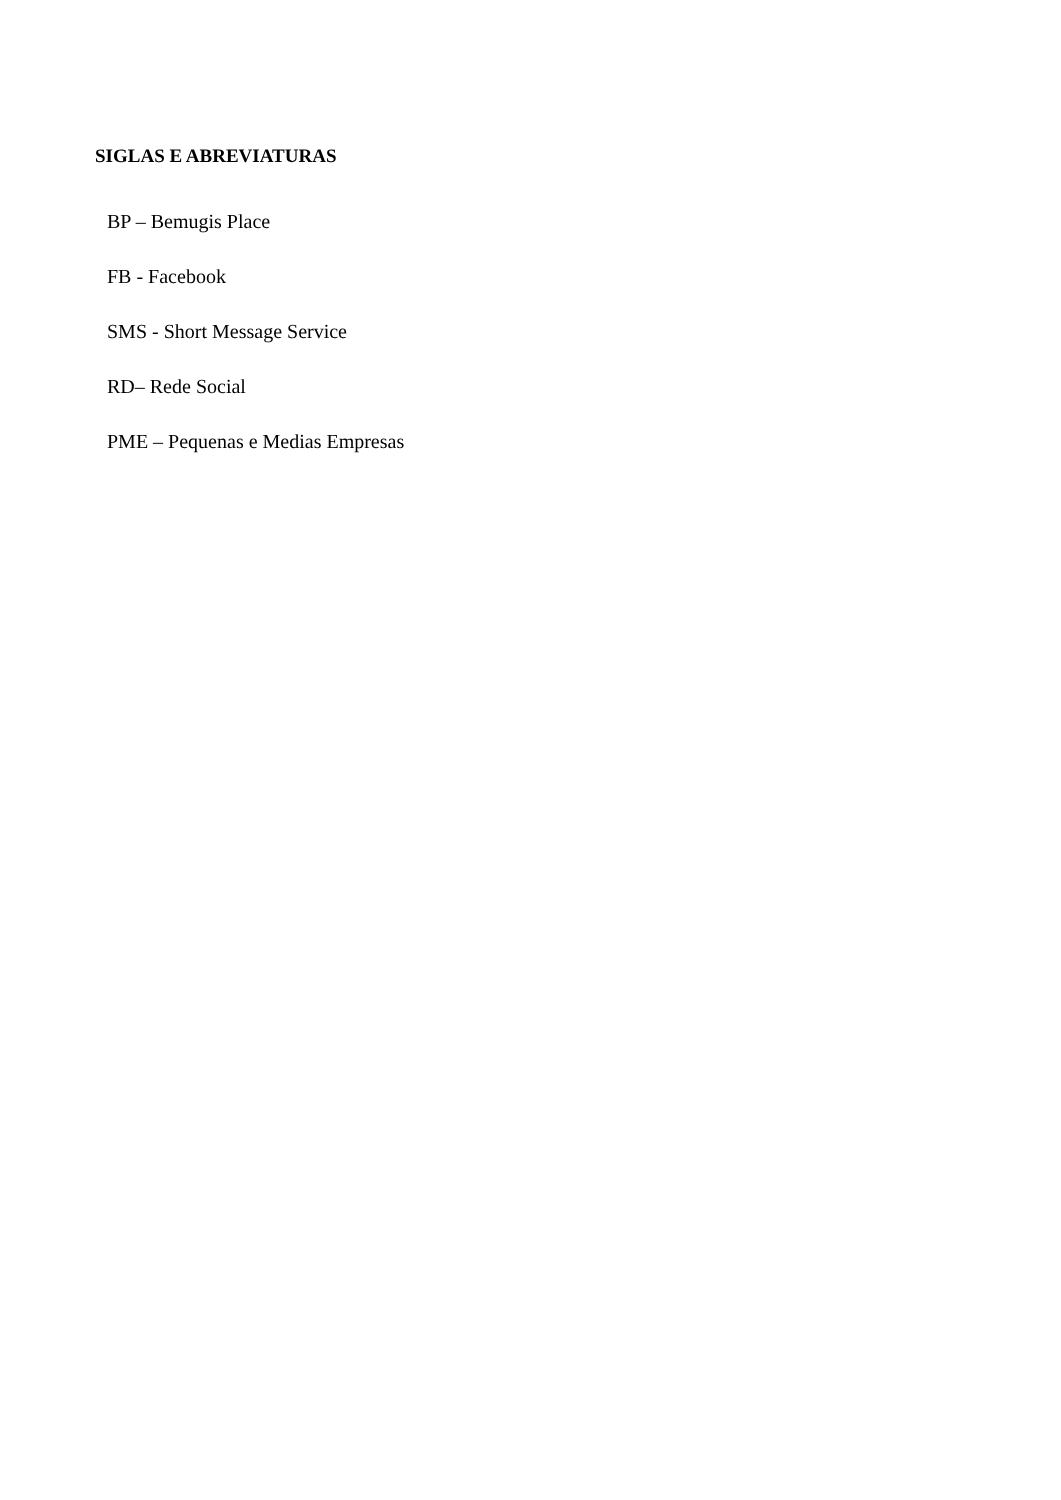SIGLAS E ABREVIATURAS
BP – Bemugis Place
FB - Facebook
SMS - Short Message Service
RD– Rede Social
PME – Pequenas e Medias Empresas